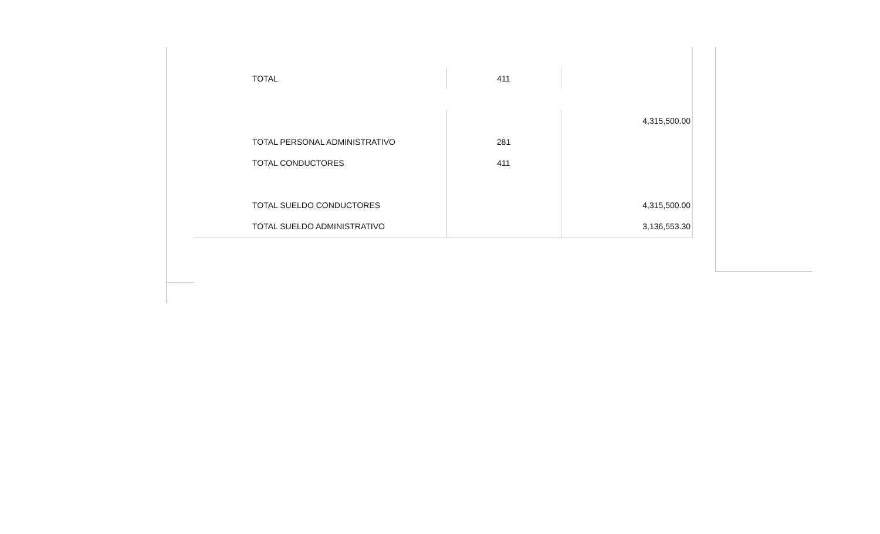| TOTAL | 411 | |
| | | 4,315,500.00 |
| TOTAL PERSONAL ADMINISTRATIVO | 281 | |
| TOTAL CONDUCTORES | 411 | |
| TOTAL SUELDO CONDUCTORES | | 4,315,500.00 |
| TOTAL SUELDO ADMINISTRATIVO | | 3,136,553.30 |